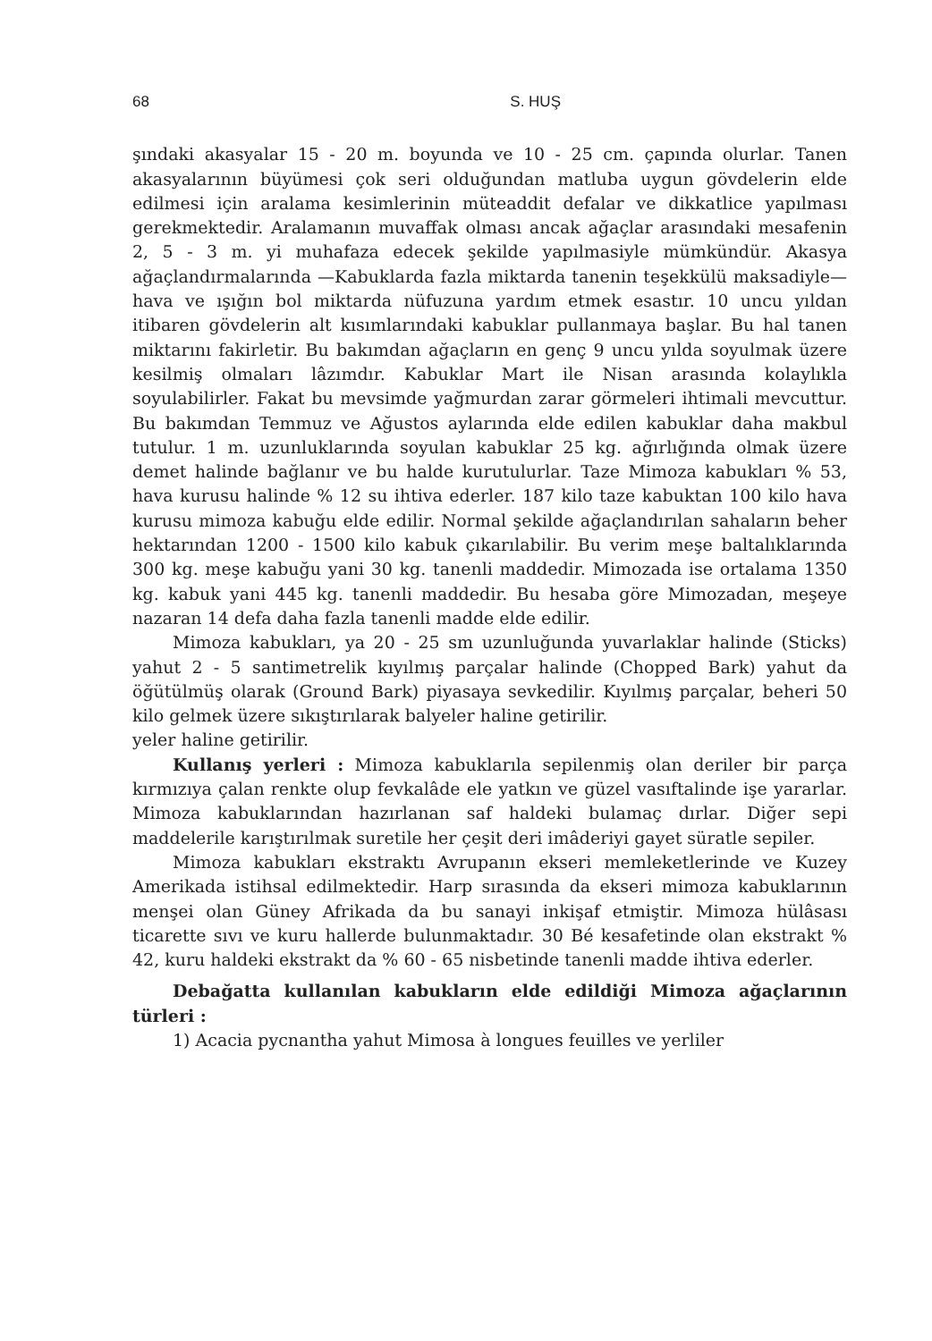68 S. HUŞ
şındaki akasyalar 15 - 20 m. boyunda ve 10 - 25 cm. çapında olurlar. Tanen akasyalarının büyümesi çok seri olduğundan matluba uygun gövdelerin elde edilmesi için aralama kesimlerinin müteaddit defalar ve dikkatlice yapılması gerekmektedir. Aralamanın muvaffak olması ancak ağaçlar arasındaki mesafenin 2, 5 - 3 m. yi muhafaza edecek şekilde yapılmasiyle mümkündür. Akasya ağaçlandırmalarında —Kabuklarda fazla miktarda tanenin teşekkülü maksadiyle— hava ve ışığın bol miktarda nüfuzuna yardım etmek esastır. 10 uncu yıldan itibaren gövdelerin alt kısımlarındaki kabuklar pullanmaya başlar. Bu hal tanen miktarını fakirletir. Bu bakımdan ağaçların en genç 9 uncu yılda soyulmak üzere kesilmiş olmaları lâzımdır. Kabuklar Mart ile Nisan arasında kolaylıkla soyulabilirler. Fakat bu mevsimde yağmurdan zarar görmeleri ihtimali mevcuttur. Bu bakımdan Temmuz ve Ağustos aylarında elde edilen kabuklar daha makbul tutulur. 1 m. uzunluklarında soyulan kabuklar 25 kg. ağırlığında olmak üzere demet halinde bağlanır ve bu halde kurutulurlar. Taze Mimoza kabukları % 53, hava kurusu halinde % 12 su ihtiva ederler. 187 kilo taze kabuktan 100 kilo hava kurusu mimoza kabuğu elde edilir. Normal şekilde ağaçlandırılan sahaların beher hektarından 1200 - 1500 kilo kabuk çıkarılabilir. Bu verim meşe baltalıklarında 300 kg. meşe kabuğu yani 30 kg. tanenli maddedir. Mimozada ise ortalama 1350 kg. kabuk yani 445 kg. tanenli maddedir. Bu hesaba göre Mimozadan, meşeye nazaran 14 defa daha fazla tanenli madde elde edilir.
Mimoza kabukları, ya 20 - 25 sm uzunluğunda yuvarlaklar halinde (Sticks) yahut 2 - 5 santimetrelik kıyılmış parçalar halinde (Chopped Bark) yahut da öğütülmüş olarak (Ground Bark) piyasaya sevkedilir. Kıyılmış parçalar, beheri 50 kilo gelmek üzere sıkıştırılarak balyeler haline getirilir.
yeler haline getirilir.
Kullanış yerleri : Mimoza kabuklarıla sepilenmiş olan deriler bir parça kırmızıya çalan renkte olup fevkalâde ele yatkın ve güzel vasıftalinde işe yararlar. Mimoza kabuklarından hazırlanan saf haldeki bulamaç dırlar. Diğer sepi maddelerile karıştırılmak suretile her çeşit deri imâderiyi gayet süratle sepiler.
Mimoza kabukları ekstraktı Avrupanın ekseri memleketlerinde ve Kuzey Amerikada istihsal edilmektedir. Harp sırasında da ekseri mimoza kabuklarının menşei olan Güney Afrikada da bu sanayi inkişaf etmiştir. Mimoza hülâsası ticarette sıvı ve kuru hallerde bulunmaktadır. 30 Bé kesafetinde olan ekstrakt % 42, kuru haldeki ekstrakt da % 60 - 65 nisbetinde tanenli madde ihtiva ederler.
Debağatta kullanılan kabukların elde edildiği Mimoza ağaçlarının türleri :
1) Acacia pycnantha yahut Mimosa à longues feuilles ve yerliler